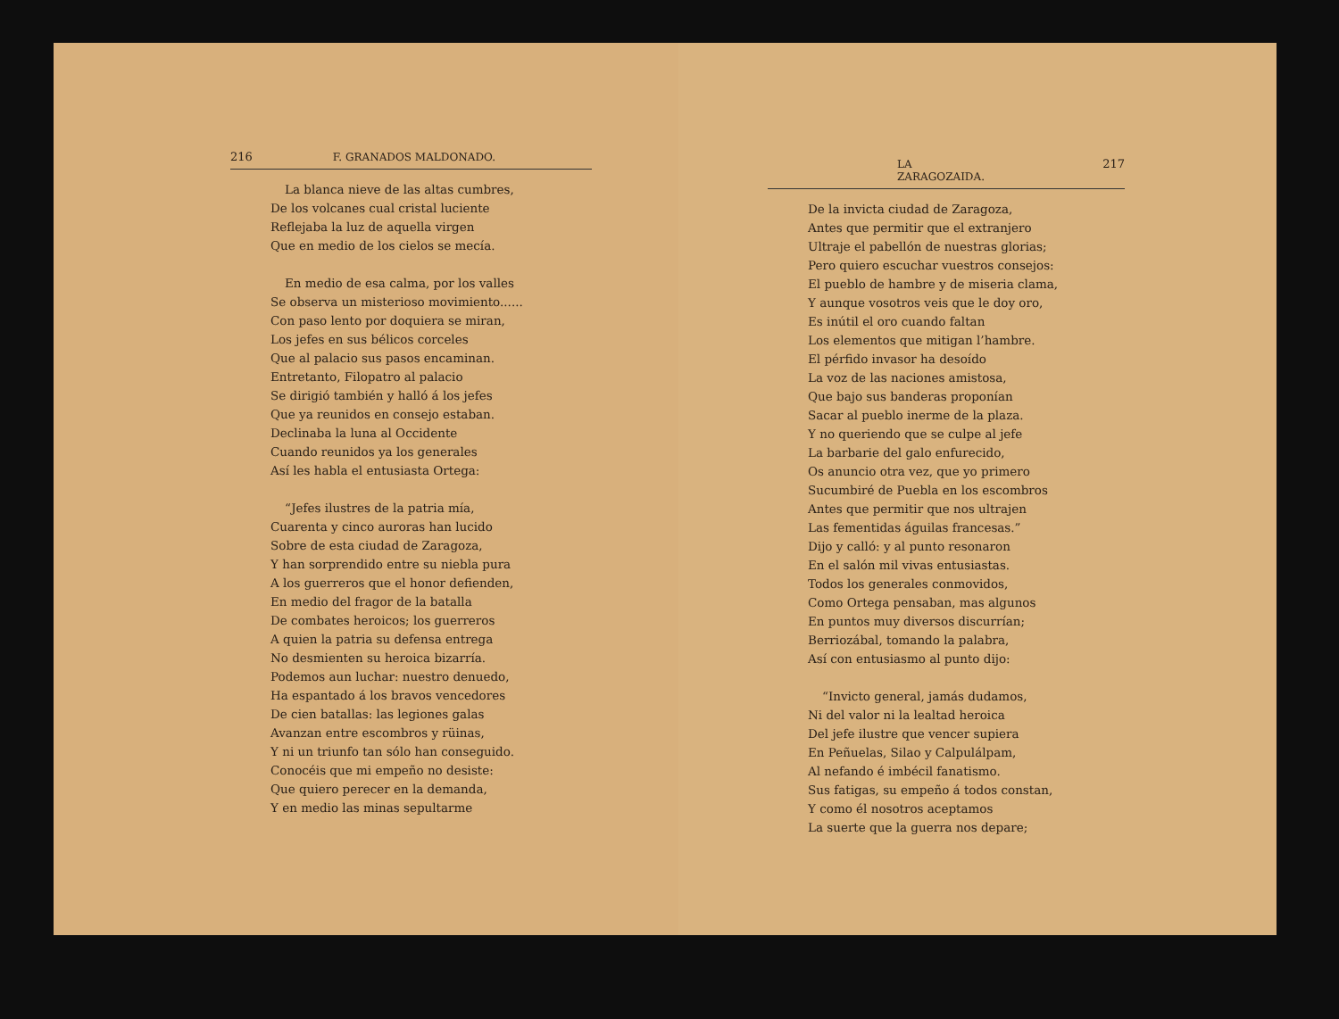216 F. GRANADOS MALDONADO.
La blanca nieve de las altas cumbres,
De los volcanes cual cristal luciente
Reflejaba la luz de aquella virgen
Que en medio de los cielos se mecía.
En medio de esa calma, por los valles
Se observa un misterioso movimiento......
Con paso lento por doquiera se miran,
Los jefes en sus bélicos corceles
Que al palacio sus pasos encaminan.
Entretanto, Filopatro al palacio
Se dirigió también y halló á los jefes
Que ya reunidos en consejo estaban.
Declinaba la luna al Occidente
Cuando reunidos ya los generales
Así les habla el entusiasta Ortega:
“Jefes ilustres de la patria mía,
Cuarenta y cinco auroras han lucido
Sobre de esta ciudad de Zaragoza,
Y han sorprendido entre su niebla pura
A los guerreros que el honor defienden,
En medio del fragor de la batalla
De combates heroicos; los guerreros
A quien la patria su defensa entrega
No desmienten su heroica bizarría.
Podemos aun luchar: nuestro denuedo,
Ha espantado á los bravos vencedores
De cien batallas: las legiones galas
Avanzan entre escombros y rüinas,
Y ni un triunfo tan sólo han conseguido.
Conocéis que mi empeño no desiste:
Que quiero perecer en la demanda,
Y en medio las minas sepultarme
LA ZARAGOZAIDA. 217
De la invicta ciudad de Zaragoza,
Antes que permitir que el extranjero
Ultraje el pabellón de nuestras glorias;
Pero quiero escuchar vuestros consejos:
El pueblo de hambre y de miseria clama,
Y aunque vosotros veis que le doy oro,
Es inútil el oro cuando faltan
Los elementos que mitigan l’hambre.
El pérfido invasor ha desoído
La voz de las naciones amistosa,
Que bajo sus banderas proponían
Sacar al pueblo inerme de la plaza.
Y no queriendo que se culpe al jefe
La barbarie del galo enfurecido,
Os anuncio otra vez, que yo primero
Sucumbiré de Puebla en los escombros
Antes que permitir que nos ultrajen
Las fementidas águilas francesas.”
Dijo y calló: y al punto resonaron
En el salón mil vivas entusiastas.
Todos los generales conmovidos,
Como Ortega pensaban, mas algunos
En puntos muy diversos discurrían;
Berriozábal, tomando la palabra,
Así con entusiasmo al punto dijo:
“Invicto general, jamás dudamos,
Ni del valor ni la lealtad heroica
Del jefe ilustre que vencer supiera
En Peñuelas, Silao y Calpulálpam,
Al nefando é imbécil fanatismo.
Sus fatigas, su empeño á todos constan,
Y como él nosotros aceptamos
La suerte que la guerra nos depare;